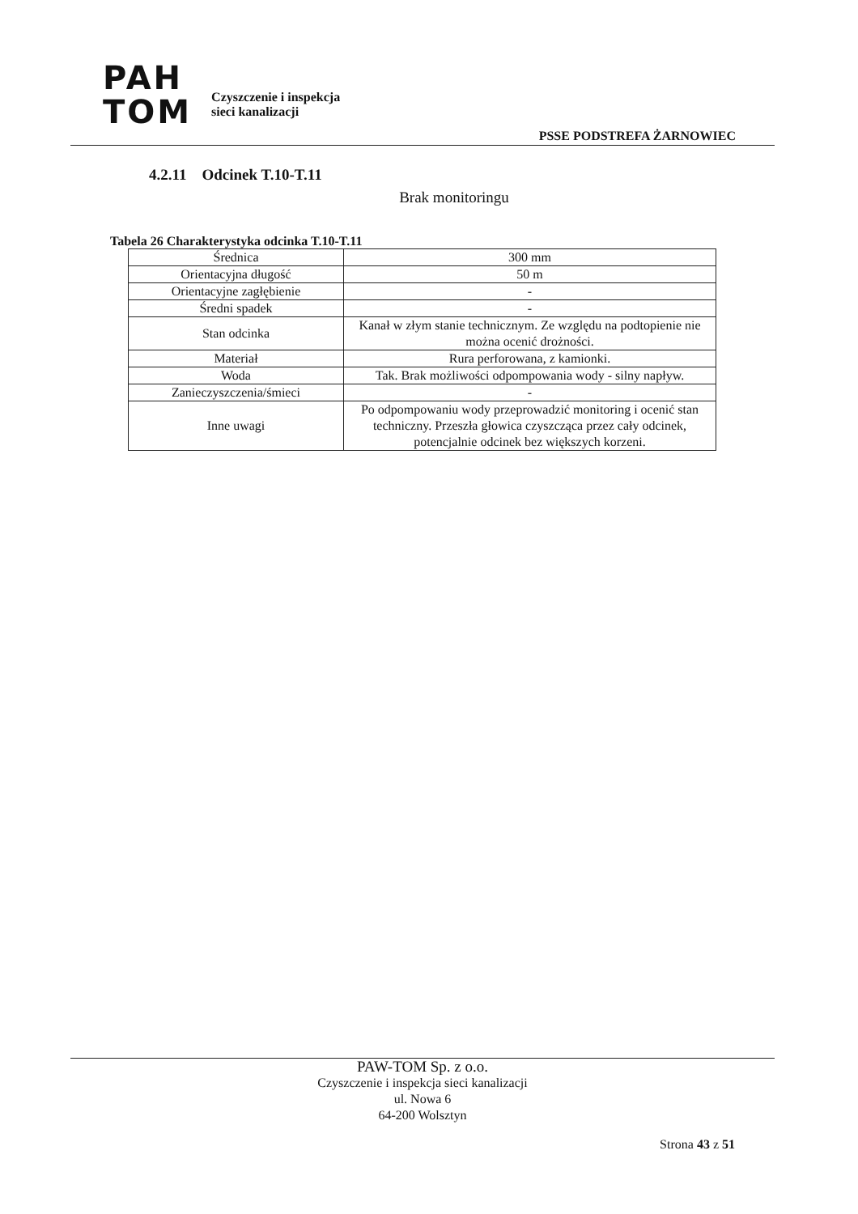PAH
TOM
Czyszczenie i inspekcja
sieci kanalizacji
PSSE PODSTREFA ŻARNOWIEC
4.2.11 Odcinek T.10-T.11
Brak monitoringu
Tabela 26 Charakterystyka odcinka T.10-T.11
| Średnica | 300 mm |
| Orientacyjna długość | 50 m |
| Orientacyjne zagłębienie | - |
| Średni spadek | - |
| Stan odcinka | Kanał w złym stanie technicznym. Ze względu na podtopienie nie można ocenić drożności. |
| Materiał | Rura perforowana, z kamionki. |
| Woda | Tak. Brak możliwości odpompowania wody - silny napływ. |
| Zanieczyszczenia/śmieci | - |
| Inne uwagi | Po odpompowaniu wody przeprowadzić monitoring i ocenić stan techniczny. Przeszła głowica czyszcząca przez cały odcinek, potencjalnie odcinek bez większych korzeni. |
PAW-TOM Sp. z o.o.
Czyszczenie i inspekcja sieci kanalizacji
ul. Nowa 6
64-200 Wolsztyn
Strona 43 z 51